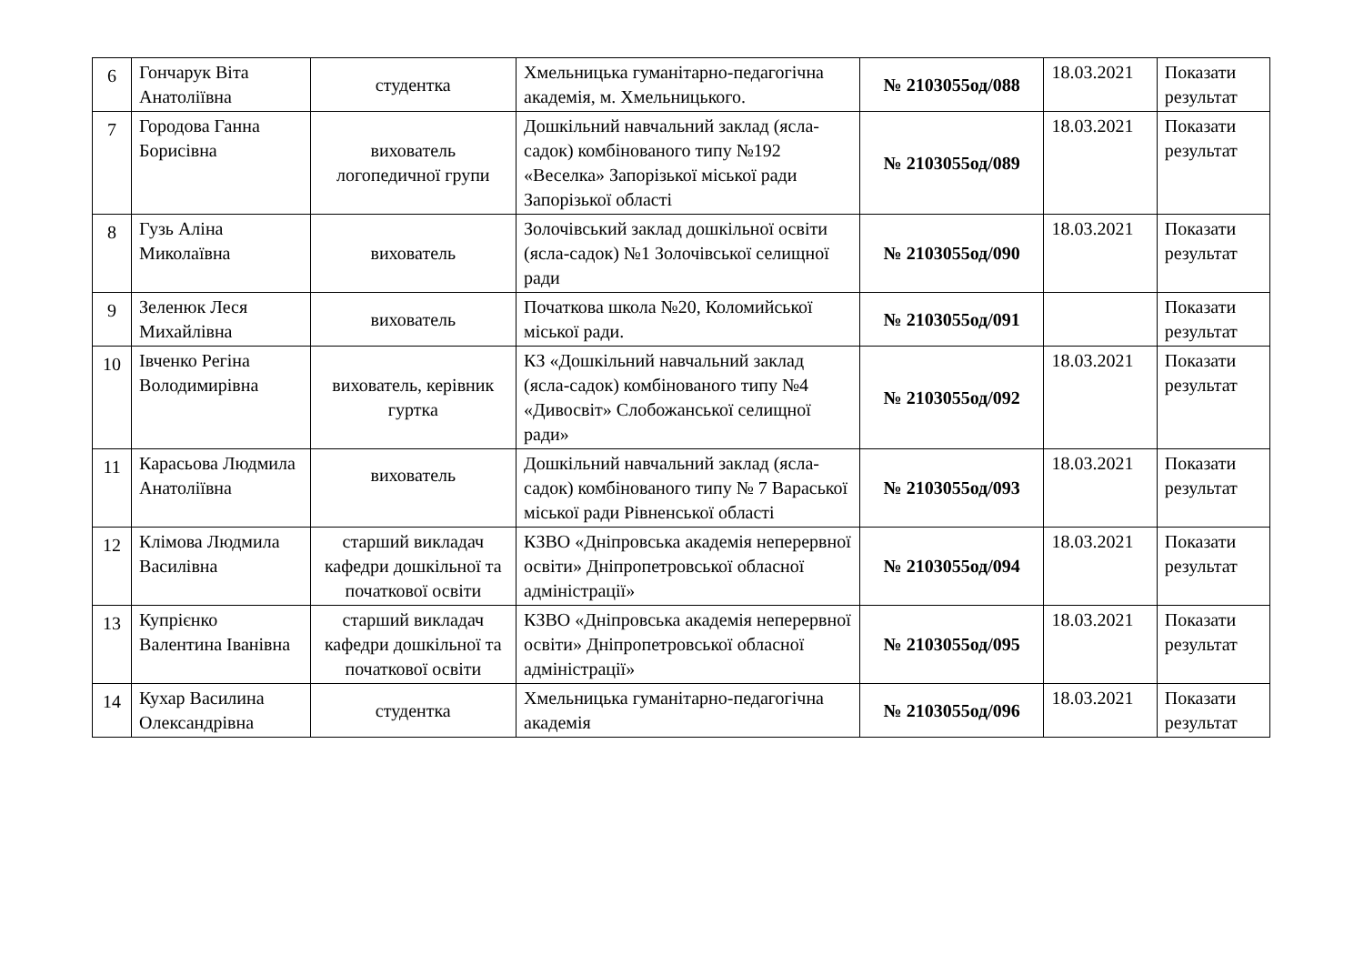| 6 | Гончарук Віта Анатоліївна | студентка | Хмельницька гуманітарно-педагогічна академія, м. Хмельницького. | № 2103055од/088 | 18.03.2021 | Показати результат |
| 7 | Городова Ганна Борисівна | вихователь логопедичної групи | Дошкільний навчальний заклад (ясла-садок) комбінованого типу №192 «Веселка» Запорізької міської ради Запорізької області | № 2103055од/089 | 18.03.2021 | Показати результат |
| 8 | Гузь Аліна Миколаївна | вихователь | Золочівський заклад дошкільної освіти (ясла-садок) №1 Золочівської селищної ради | № 2103055од/090 | 18.03.2021 | Показати результат |
| 9 | Зеленюк Леся Михайлівна | вихователь | Початкова школа №20, Коломийської міської ради. | № 2103055од/091 | | Показати результат |
| 10 | Івченко Регіна Володимирівна | вихователь, керівник гуртка | КЗ «Дошкільний навчальний заклад (ясла-садок) комбінованого типу №4 «Дивосвіт» Слобожанської селищної ради» | № 2103055од/092 | 18.03.2021 | Показати результат |
| 11 | Карасьова Людмила Анатоліївна | вихователь | Дошкільний навчальний заклад (ясла-садок) комбінованого типу № 7 Вараської міської ради Рівненської області | № 2103055од/093 | 18.03.2021 | Показати результат |
| 12 | Клімова Людмила Василівна | старший викладач кафедри дошкільної та початкової освіти | КЗВО «Дніпровська академія неперервної освіти» Дніпропетровської обласної адміністрації» | № 2103055од/094 | 18.03.2021 | Показати результат |
| 13 | Купрієнко Валентина Іванівна | старший викладач кафедри дошкільної та початкової освіти | КЗВО «Дніпровська академія неперервної освіти» Дніпропетровської обласної адміністрації» | № 2103055од/095 | 18.03.2021 | Показати результат |
| 14 | Кухар Василина Олександрівна | студентка | Хмельницька гуманітарно-педагогічна академія | № 2103055од/096 | 18.03.2021 | Показати результат |